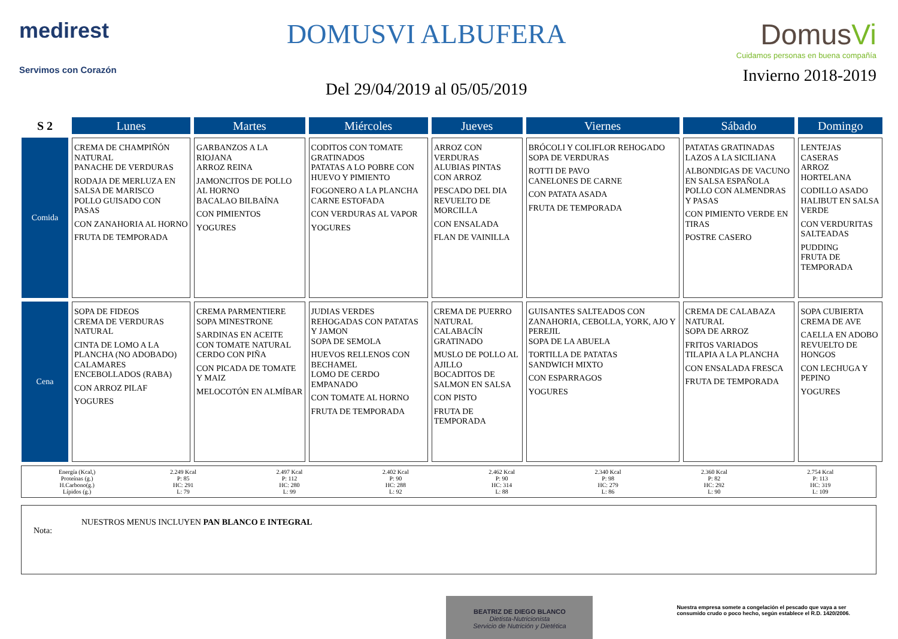medirest
Servimos con Corazón
DOMUSVI ALBUFERA
Del 29/04/2019 al 05/05/2019
DomusVi
Cuidamos personas en buena compañía
Invierno 2018-2019
| S 2 | Lunes | Martes | Miércoles | Jueves | Viernes | Sábado | Domingo |
| --- | --- | --- | --- | --- | --- | --- | --- |
| Comida | CREMA DE CHAMPIÑÓN NATURAL PANACHE DE VERDURAS RODAJA DE MERLUZA EN SALSA DE MARISCO POLLO GUISADO CON PASAS CON ZANAHORIA AL HORNO FRUTA DE TEMPORADA | GARBANZOS A LA RIOJANA ARROZ REINA JAMONCITOS DE POLLO AL HORNO BACALAO BILBAÍNA CON PIMIENTOS YOGURES | CODITOS CON TOMATE GRATINADOS PATATAS A LO POBRE CON HUEVO Y PIMIENTO FOGONERO A LA PLANCHA CARNE ESTOFADA CON VERDURAS AL VAPOR YOGURES | ARROZ CON VERDURAS ALUBIAS PINTAS CON ARROZ PESCADO DEL DIA REVUELTO DE MORCILLA CON ENSALADA FLAN DE VAINILLA | BRÓCOLI Y COLIFLOR REHOGADO SOPA DE VERDURAS ROTTI DE PAVO CANELONES DE CARNE CON PATATA ASADA FRUTA DE TEMPORADA | PATATAS GRATINADAS LAZOS A LA SICILIANA ALBONDIGAS DE VACUNO EN SALSA ESPAÑOLA POLLO CON ALMENDRAS Y PASAS CON PIMIENTO VERDE EN TIRAS POSTRE CASERO | LENTEJAS CASERAS ARROZ HORTELANA CODILLO ASADO HALIBUT EN SALSA VERDE CON VERDURITAS SALTEADAS PUDDING FRUTA DE TEMPORADA |
| Cena | SOPA DE FIDEOS CREMA DE VERDURAS NATURAL CINTA DE LOMO A LA PLANCHA (NO ADOBADO) CALAMARES ENCEBOLLADOS (RABA) CON ARROZ PILAF YOGURES | CREMA PARMENTIERE SOPA MINESTRONE SARDINAS EN ACEITE CON TOMATE NATURAL CERDO CON PIÑA CON PICADA DE TOMATE Y MAIZ MELOCOTÓN EN ALMÍBAR | JUDIAS VERDES REHOGADAS CON PATATAS Y JAMON SOPA DE SEMOLA HUEVOS RELLENOS CON BECHAMEL LOMO DE CERDO EMPANADO CON TOMATE AL HORNO FRUTA DE TEMPORADA | CREMA DE PUERRO NATURAL CALABACÍN GRATINADO MUSLO DE POLLO AL AJILLO BOCADITOS DE SALMON EN SALSA CON PISTO FRUTA DE TEMPORADA | GUISANTES SALTEADOS CON ZANAHORIA, CEBOLLA, YORK, AJO Y PEREJIL SOPA DE LA ABUELA TORTILLA DE PATATAS SANDWICH MIXTO CON ESPARRAGOS YOGURES | CREMA DE CALABAZA NATURAL SOPA DE ARROZ FRITOS VARIADOS TILAPIA A LA PLANCHA CON ENSALADA FRESCA FRUTA DE TEMPORADA | SOPA CUBIERTA CREMA DE AVE CAELLA EN ADOBO REVUELTO DE HONGOS CON LECHUGA Y PEPINO YOGURES |
Energía (Kcal,)
Proteínas (g.)
H.Carbono(g.)
Lípidos (g.)
2.249 Kcal
P: 85
HC: 291
L: 79
2.497 Kcal
P: 112
HC: 280
L: 99
2.402 Kcal
P: 90
HC: 288
L: 92
2.462 Kcal
P: 90
HC: 314
L: 88
2.340 Kcal
P: 98
HC: 279
L: 86
2.360 Kcal
P: 82
HC: 292
L: 90
2.754 Kcal
P: 113
HC: 319
L: 109
Nota:
NUESTROS MENUS INCLUYEN PAN BLANCO E INTEGRAL
BEATRIZ DE DIEGO BLANCO
Dietista-Nutricionista
Servicio de Nutrición y Dietética
Nuestra empresa somete a congelación el pescado que vaya a ser
consumido crudo o poco hecho, según establece el R.D. 1420/2006.